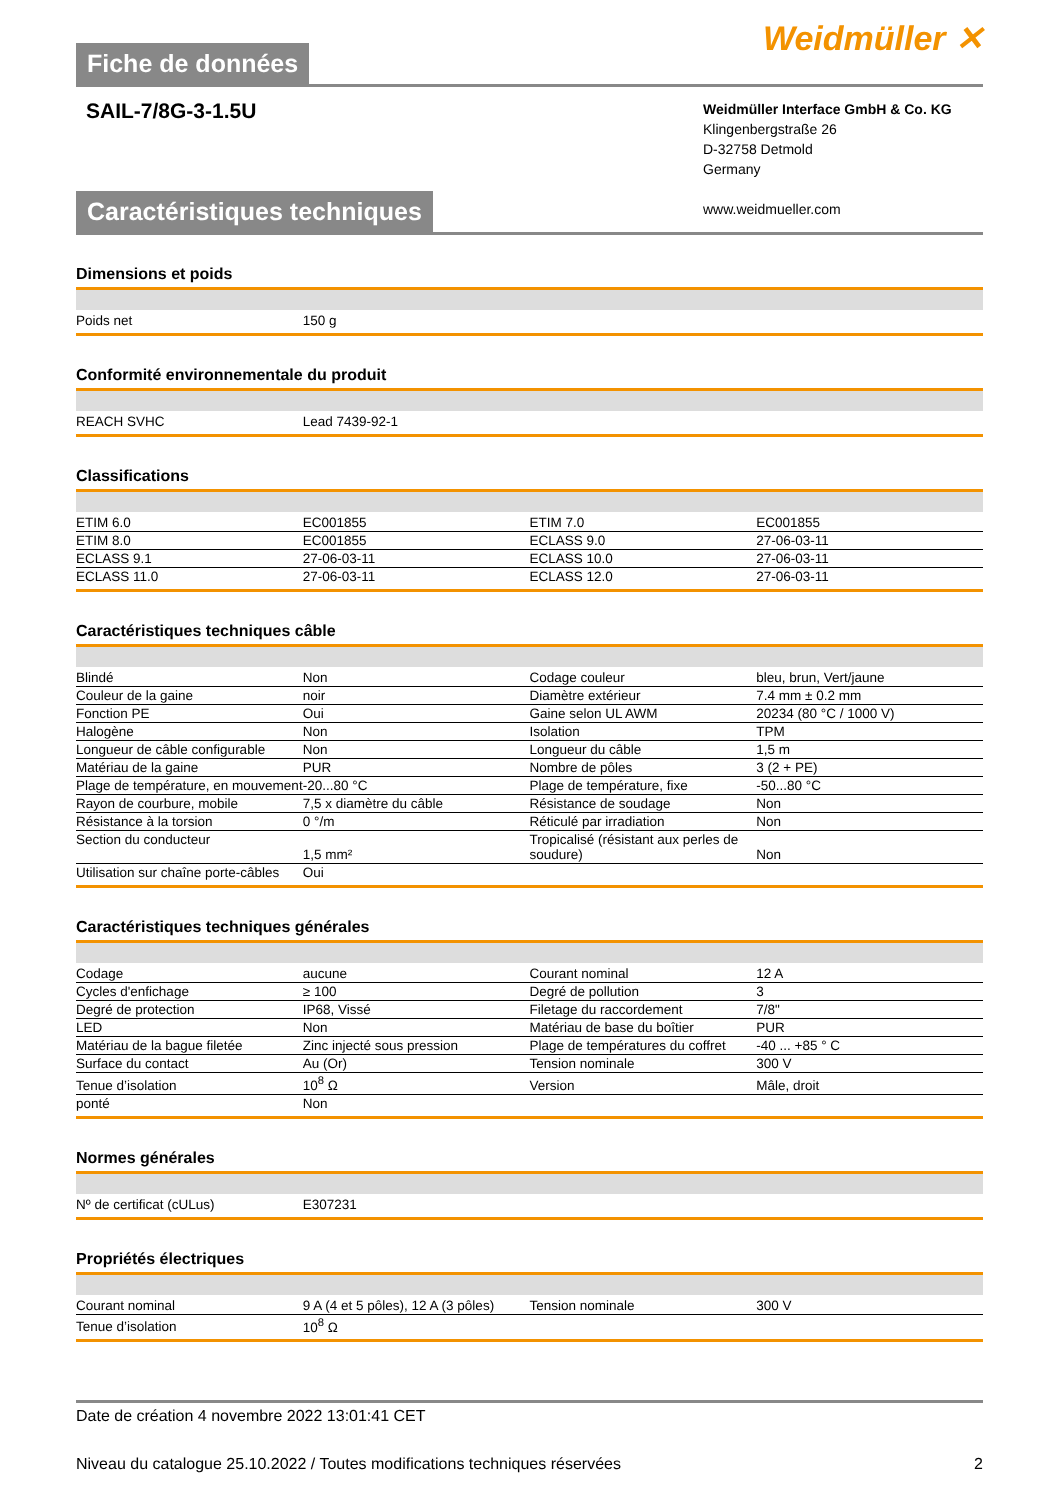Fiche de données
Weidmüller ✕
SAIL-7/8G-3-1.5U
Weidmüller Interface GmbH & Co. KG
Klingenbergstraße 26
D-32758 Detmold
Germany
www.weidmueller.com
Caractéristiques techniques
Dimensions et poids
| Poids net | 150 g | | |
Conformité environnementale du produit
| REACH SVHC | Lead 7439-92-1 | | |
Classifications
| ETIM 6.0 | EC001855 | | ETIM 7.0 | EC001855 |
| ETIM 8.0 | EC001855 | | ECLASS 9.0 | 27-06-03-11 |
| ECLASS 9.1 | 27-06-03-11 | | ECLASS 10.0 | 27-06-03-11 |
| ECLASS 11.0 | 27-06-03-11 | | ECLASS 12.0 | 27-06-03-11 |
Caractéristiques techniques câble
| Blindé | Non | | Codage couleur | bleu, brun, Vert/jaune |
| Couleur de la gaine | noir | | Diamètre extérieur | 7.4 mm ± 0.2 mm |
| Fonction PE | Oui | | Gaine selon UL AWM | 20234 (80 °C / 1000 V) |
| Halogène | Non | | Isolation | TPM |
| Longueur de câble configurable | Non | | Longueur du câble | 1,5 m |
| Matériau de la gaine | PUR | | Nombre de pôles | 3 (2 + PE) |
| Plage de température, en mouvement | -20...80 °C | | Plage de température, fixe | -50...80 °C |
| Rayon de courbure, mobile | 7,5 x diamètre du câble | | Résistance de soudage | Non |
| Résistance à la torsion | 0 °/m | | Réticulé par irradiation | Non |
| Section du conducteur | 1,5 mm² | | Tropicalisé (résistant aux perles de soudure) | Non |
| Utilisation sur chaîne porte-câbles | Oui | | | |
Caractéristiques techniques générales
| Codage | aucune | | Courant nominal | 12 A |
| Cycles d'enfichage | ≥ 100 | | Degré de pollution | 3 |
| Degré de protection | IP68, Vissé | | Filetage du raccordement | 7/8" |
| LED | Non | | Matériau de base du boîtier | PUR |
| Matériau de la bague filetée | Zinc injecté sous pression | | Plage de températures du coffret | -40 ... +85 ° C |
| Surface du contact | Au (Or) | | Tension nominale | 300 V |
| Tenue d’isolation | 10<sup>8</sup> Ω | | Version | Mâle, droit |
| ponté | Non | | | |
Normes générales
| Nº de certificat (cULus) | E307231 | | |
Propriétés électriques
| Courant nominal | 9 A (4 et 5 pôles), 12 A (3 pôles) | | Tension nominale | 300 V |
| Tenue d’isolation | 10<sup>8</sup> Ω | | | |
Date de création 4 novembre 2022 13:01:41 CET
Niveau du catalogue 25.10.2022 / Toutes modifications techniques réservées 2